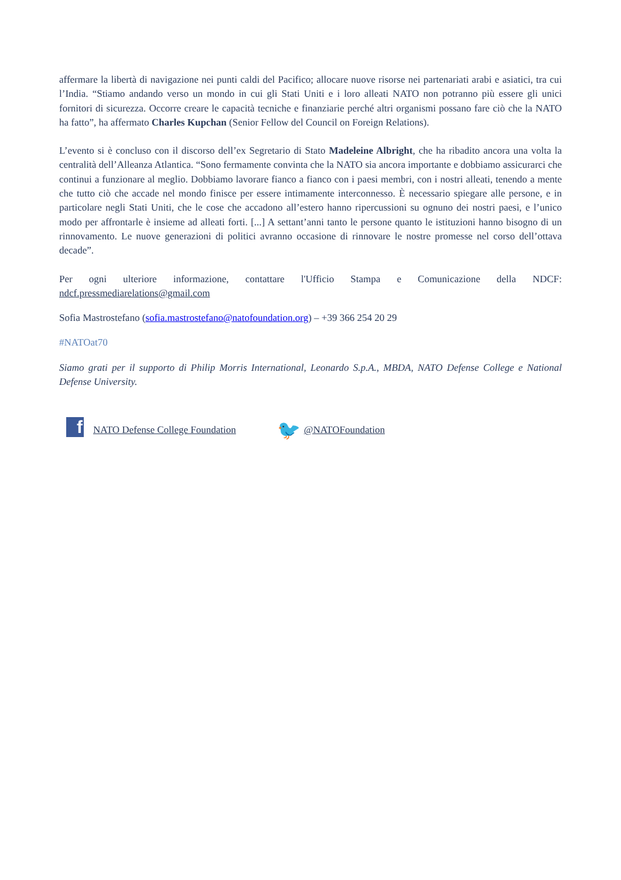affermare la libertà di navigazione nei punti caldi del Pacifico; allocare nuove risorse nei partenariati arabi e asiatici, tra cui l’India. “Stiamo andando verso un mondo in cui gli Stati Uniti e i loro alleati NATO non potranno più essere gli unici fornitori di sicurezza. Occorre creare le capacità tecniche e finanziarie perché altri organismi possano fare ciò che la NATO ha fatto”, ha affermato Charles Kupchan (Senior Fellow del Council on Foreign Relations).
L’evento si è concluso con il discorso dell’ex Segretario di Stato Madeleine Albright, che ha ribadito ancora una volta la centralità dell’Alleanza Atlantica. “Sono fermamente convinta che la NATO sia ancora importante e dobbiamo assicurarci che continui a funzionare al meglio. Dobbiamo lavorare fianco a fianco con i paesi membri, con i nostri alleati, tenendo a mente che tutto ciò che accade nel mondo finisce per essere intimamente interconnesso. È necessario spiegare alle persone, e in particolare negli Stati Uniti, che le cose che accadono all’estero hanno ripercussioni su ognuno dei nostri paesi, e l’unico modo per affrontarle è insieme ad alleati forti. [...] A settant’anni tanto le persone quanto le istituzioni hanno bisogno di un rinnovamento. Le nuove generazioni di politici avranno occasione di rinnovare le nostre promesse nel corso dell’ottava decade”.
Per ogni ulteriore informazione, contattare l'Ufficio Stampa e Comunicazione della NDCF: ndcf.pressmediarelations@gmail.com
Sofia Mastrostefano (sofia.mastrostefano@natofoundation.org) – +39 366 254 20 29
#NATOat70
Siamo grati per il supporto di Philip Morris International, Leonardo S.p.A., MBDA, NATO Defense College e National Defense University.
f NATO Defense College Foundation 🐦 @NATOFoundation